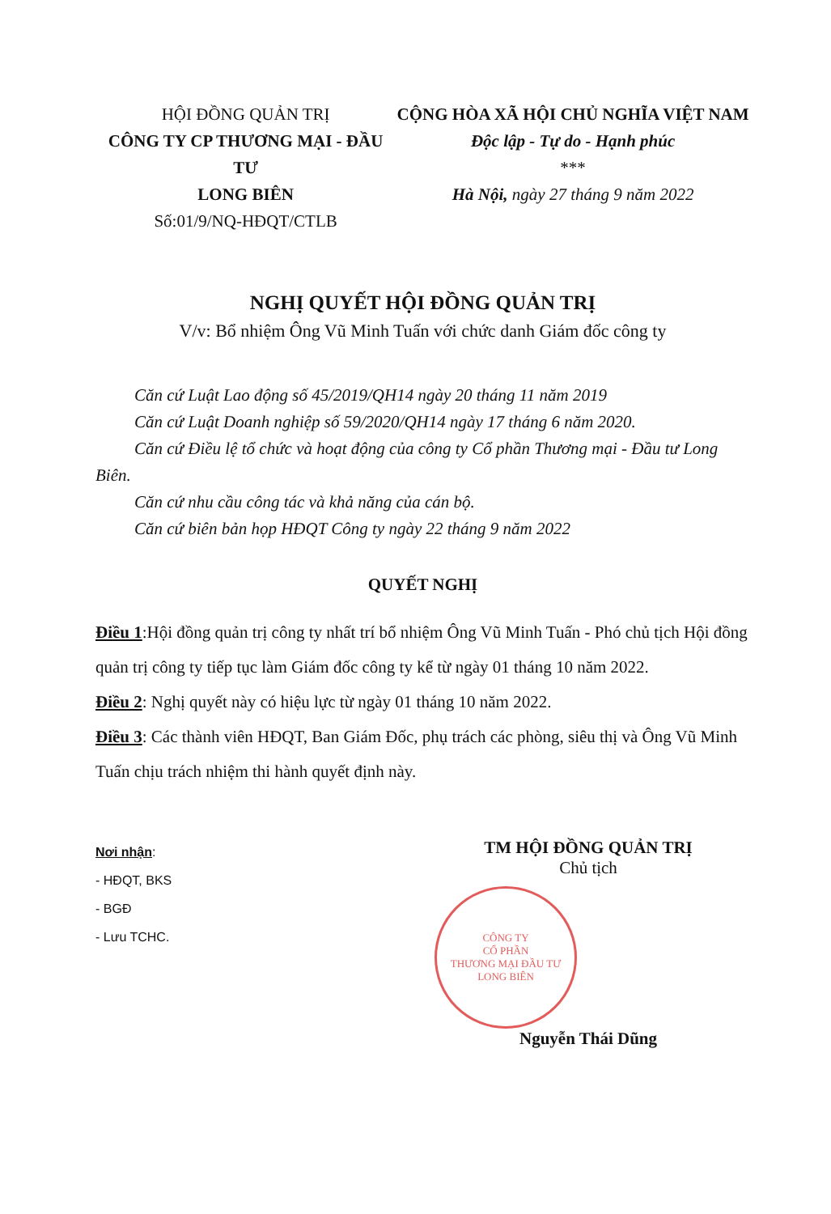HỘI ĐỒNG QUẢN TRỊ
CÔNG TY CP THƯƠNG MẠI - ĐẦU TƯ
LONG BIÊN
Số:01/9/NQ-HĐQT/CTLB
CỘNG HÒA XÃ HỘI CHỦ NGHĨA VIỆT NAM
Độc lập - Tự do - Hạnh phúc
***
Hà Nội, ngày 27 tháng 9 năm 2022
NGHỊ QUYẾT HỘI ĐỒNG QUẢN TRỊ
V/v: Bổ nhiệm Ông Vũ Minh Tuấn với chức danh Giám đốc công ty
Căn cứ Luật Lao động số 45/2019/QH14 ngày 20 tháng 11 năm 2019
Căn cứ Luật Doanh nghiệp số 59/2020/QH14 ngày 17 tháng 6 năm 2020.
Căn cứ Điều lệ tổ chức và hoạt động của công ty Cổ phần Thương mại - Đầu tư Long Biên.
Căn cứ nhu cầu công tác và khả năng của cán bộ.
Căn cứ biên bản họp HĐQT Công ty ngày 22 tháng 9 năm 2022
QUYẾT NGHỊ
Điều 1:Hội đồng quản trị công ty nhất trí bổ nhiệm Ông Vũ Minh Tuấn - Phó chủ tịch Hội đồng quản trị công ty tiếp tục làm Giám đốc công ty kể từ ngày 01 tháng 10 năm 2022.
Điều 2: Nghị quyết này có hiệu lực từ ngày 01 tháng 10 năm 2022.
Điều 3: Các thành viên HĐQT, Ban Giám Đốc, phụ trách các phòng, siêu thị và Ông Vũ Minh Tuấn chịu trách nhiệm thi hành quyết định này.
Nơi nhận:
- HĐQT, BKS
- BGĐ
- Lưu TCHC.
TM HỘI ĐỒNG QUẢN TRỊ
Chủ tịch
CÔNG TY
CỔ PHẦN
THƯƠNG MẠI ĐẦU TƯ
LONG BIÊN
Nguyễn Thái Dũng